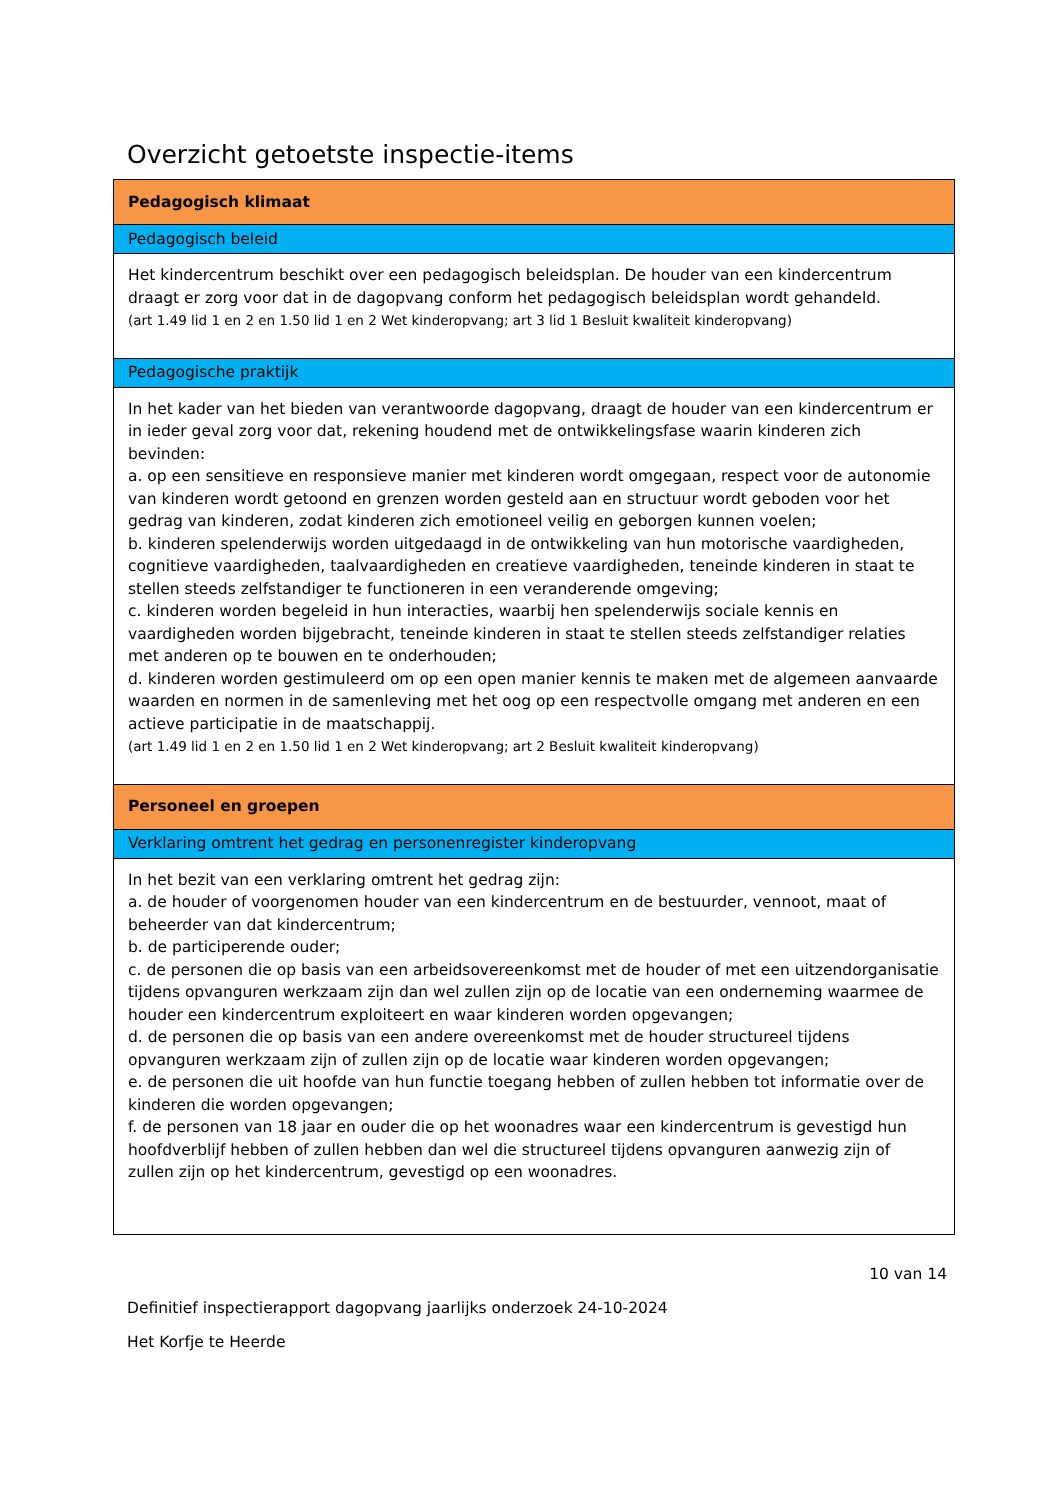Overzicht getoetste inspectie-items
| Pedagogisch klimaat |
| Pedagogisch beleid |
| Het kindercentrum beschikt over een pedagogisch beleidsplan. De houder van een kindercentrum draagt er zorg voor dat in de dagopvang conform het pedagogisch beleidsplan wordt gehandeld. (art 1.49 lid 1 en 2 en 1.50 lid 1 en 2 Wet kinderopvang; art 3 lid 1 Besluit kwaliteit kinderopvang) |
| Pedagogische praktijk |
| In het kader van het bieden van verantwoorde dagopvang, draagt de houder van een kindercentrum er in ieder geval zorg voor dat, rekening houdend met de ontwikkelingsfase waarin kinderen zich bevinden: a. op een sensitieve en responsieve manier met kinderen wordt omgegaan, respect voor de autonomie van kinderen wordt getoond en grenzen worden gesteld aan en structuur wordt geboden voor het gedrag van kinderen, zodat kinderen zich emotioneel veilig en geborgen kunnen voelen; b. kinderen spelenderwijs worden uitgedaagd in de ontwikkeling van hun motorische vaardigheden, cognitieve vaardigheden, taalvaardigheden en creatieve vaardigheden, teneinde kinderen in staat te stellen steeds zelfstandiger te functioneren in een veranderende omgeving; c. kinderen worden begeleid in hun interacties, waarbij hen spelenderwijs sociale kennis en vaardigheden worden bijgebracht, teneinde kinderen in staat te stellen steeds zelfstandiger relaties met anderen op te bouwen en te onderhouden; d. kinderen worden gestimuleerd om op een open manier kennis te maken met de algemeen aanvaarde waarden en normen in de samenleving met het oog op een respectvolle omgang met anderen en een actieve participatie in de maatschappij. (art 1.49 lid 1 en 2 en 1.50 lid 1 en 2 Wet kinderopvang; art 2 Besluit kwaliteit kinderopvang) |
| Personeel en groepen |
| Verklaring omtrent het gedrag en personenregister kinderopvang |
| In het bezit van een verklaring omtrent het gedrag zijn: a. de houder of voorgenomen houder van een kindercentrum en de bestuurder, vennoot, maat of beheerder van dat kindercentrum; b. de participerende ouder; c. de personen die op basis van een arbeidsovereenkomst met de houder of met een uitzendorganisatie tijdens opvanguren werkzaam zijn dan wel zullen zijn op de locatie van een onderneming waarmee de houder een kindercentrum exploiteert en waar kinderen worden opgevangen; d. de personen die op basis van een andere overeenkomst met de houder structureel tijdens opvanguren werkzaam zijn of zullen zijn op de locatie waar kinderen worden opgevangen; e. de personen die uit hoofde van hun functie toegang hebben of zullen hebben tot informatie over de kinderen die worden opgevangen; f. de personen van 18 jaar en ouder die op het woonadres waar een kindercentrum is gevestigd hun hoofdverblijf hebben of zullen hebben dan wel die structureel tijdens opvanguren aanwezig zijn of zullen zijn op het kindercentrum, gevestigd op een woonadres. |
10 van 14
Definitief inspectierapport dagopvang jaarlijks onderzoek 24-10-2024
Het Korfje te Heerde